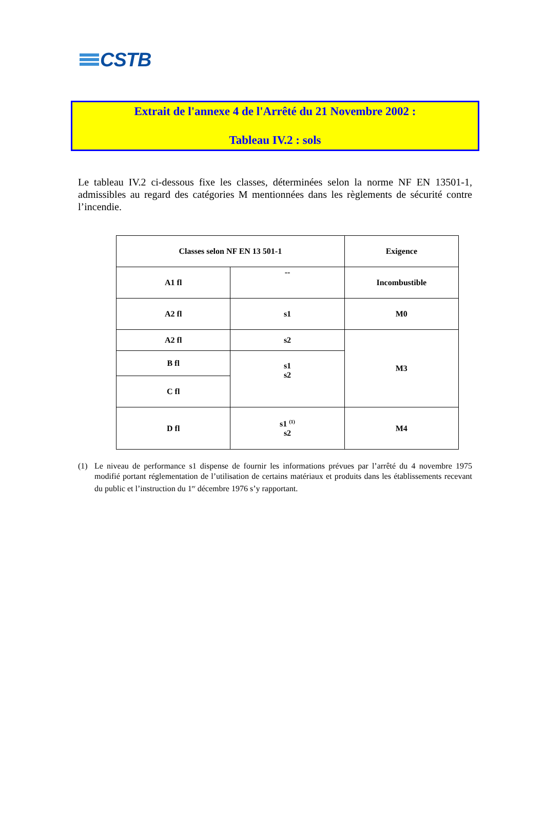CSTB
Extrait de l'annexe 4 de l'Arrêté du 21 Novembre 2002 :
Tableau IV.2 : sols
Le tableau IV.2 ci-dessous fixe les classes, déterminées selon la norme NF EN 13501-1, admissibles au regard des catégories M mentionnées dans les règlements de sécurité contre l’incendie.
| Classes selon NF EN 13 501-1 | | Exigence |
| --- | --- | --- |
| A1 fl | -- | Incombustible |
| A2 fl | s1 | M0 |
| A2 fl | s2 | M3 |
| B fl | s1 s2 | |
| C fl | | |
| D fl | s1 <sup>(1)</sup> s2 | M4 |
(1) Le niveau de performance s1 dispense de fournir les informations prévues par l’arrêté du 4 novembre 1975 modifié portant réglementation de l’utilisation de certains matériaux et produits dans les établissements recevant du public et l’instruction du 1<sup>er</sup> décembre 1976 s’y rapportant.